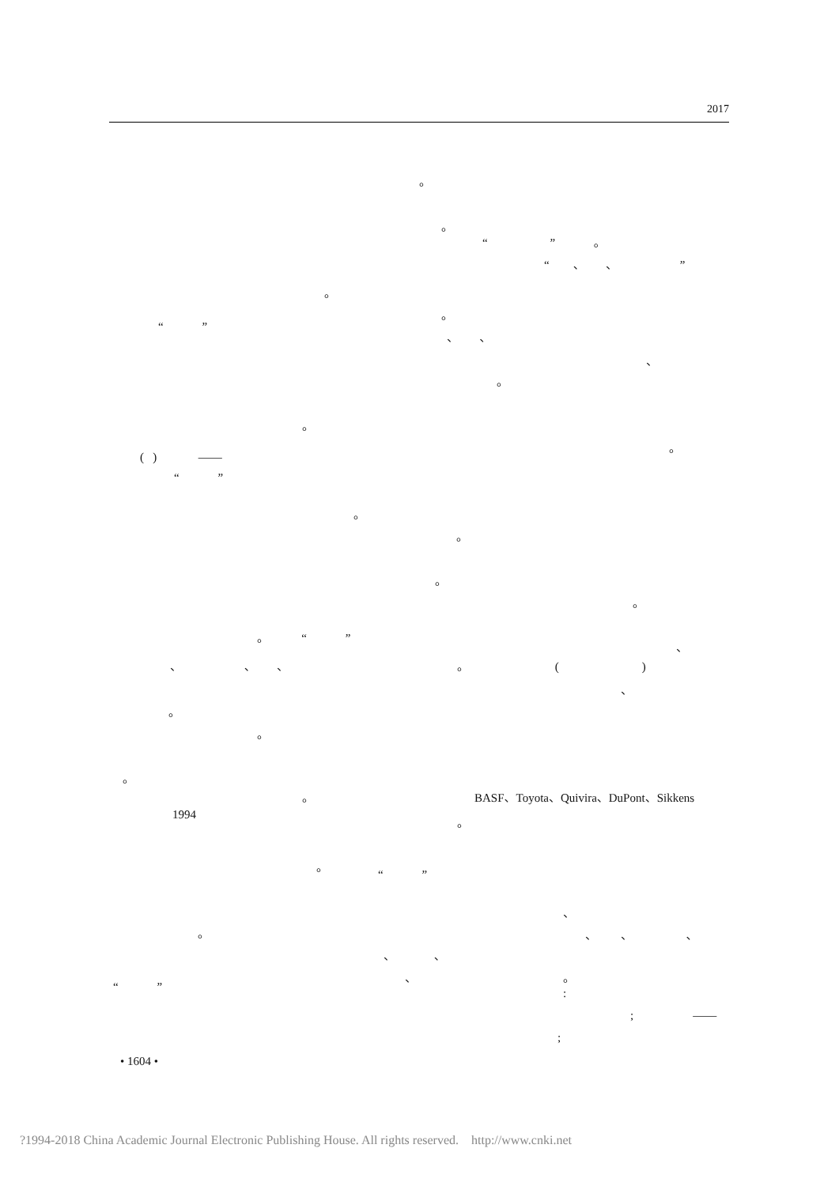2017
。
。
“ ” 。
“ 、 、 ”
。
。
“ ” 、 、
、
。
。
。
( ) ——
“ ”
。
。
。
。
。 “ ”
、
、 、 、
。 ( )
、
。
。
。
。
BASF、Toyota、Quivira、DuPont、Sikkens
1994 。
。
“ ”
、
。
、 、 、
、 、
、 。
“ ” :
; ——
;
• 1604 •
?1994-2018 China Academic Journal Electronic Publishing House. All rights reserved. http://www.cnki.net